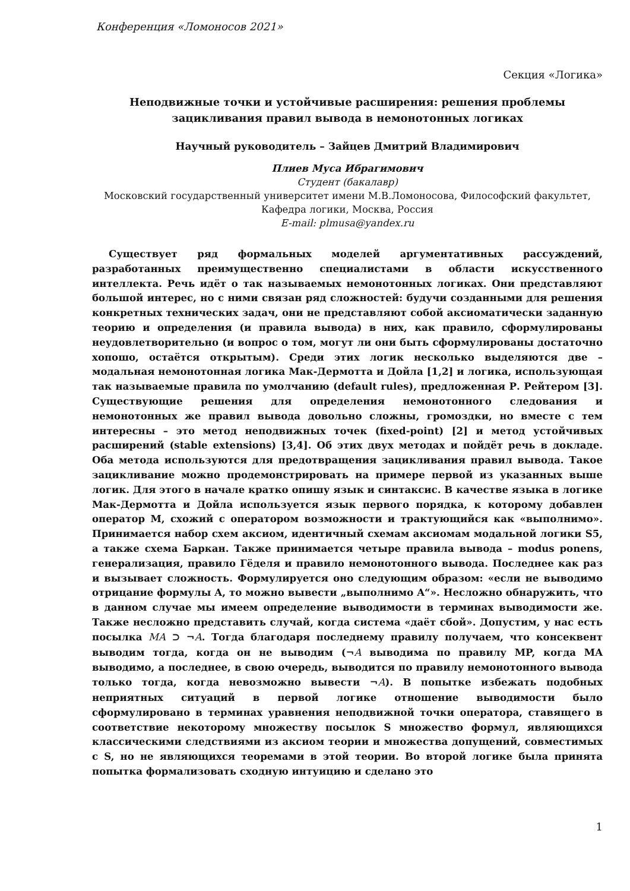Конференция «Ломоносов 2021»
Секция «Логика»
Неподвижные точки и устойчивые расширения: решения проблемы зацикливания правил вывода в немонотонных логиках
Научный руководитель – Зайцев Дмитрий Владимирович
Плиев Муса Ибрагимович
Студент (бакалавр)
Московский государственный университет имени М.В.Ломоносова, Философский факультет, Кафедра логики, Москва, Россия
E-mail: plmusa@yandex.ru
Существует ряд формальных моделей аргументативных рассуждений, разработанных преимущественно специалистами в области искусственного интеллекта. Речь идёт о так называемых немонотонных логиках. Они представляют большой интерес, но с ними связан ряд сложностей: будучи созданными для решения конкретных технических задач, они не представляют собой аксиоматически заданную теорию и определения (и правила вывода) в них, как правило, сформулированы неудовлетворительно (и вопрос о том, могут ли они быть сформулированы достаточно хопошо, остаётся открытым). Среди этих логик несколько выделяются две – модальная немонотонная логика Мак-Дермотта и Дойла [1,2] и логика, использующая так называемые правила по умолчанию (default rules), предложенная Р. Рейтером [3]. Существующие решения для определения немонотонного следования и немонотонных же правил вывода довольно сложны, громоздки, но вместе с тем интересны – это метод неподвижных точек (fixed-point) [2] и метод устойчивых расширений (stable extensions) [3,4]. Об этих двух методах и пойдёт речь в докладе. Оба метода используются для предотвращения зацикливания правил вывода. Такое зацикливание можно продемонстрировать на примере первой из указанных выше логик. Для этого в начале кратко опишу язык и синтаксис. В качестве языка в логике Мак-Дермотта и Дойла используется язык первого порядка, к которому добавлен оператор M, схожий с оператором возможности и трактующийся как «выполнимо». Принимается набор схем аксиом, идентичный схемам аксиомам модальной логики S5, а также схема Баркан. Также принимается четыре правила вывода – modus ponens, генерализация, правило Гёделя и правило немонотонного вывода. Последнее как раз и вызывает сложность. Формулируется оно следующим образом: «если не выводимо отрицание формулы A, то можно вывести „выполнимо A“». Несложно обнаружить, что в данном случае мы имеем определение выводимости в терминах выводимости же. Также несложно представить случай, когда система «даёт сбой». Допустим, у нас есть посылка MA ⊃ ¬A. Тогда благодаря последнему правилу получаем, что консеквент выводим тогда, когда он не выводим (¬A выводима по правилу MP, когда MA выводимо, а последнее, в свою очередь, выводится по правилу немонотонного вывода только тогда, когда невозможно вывести ¬A). В попытке избежать подобных неприятных ситуаций в первой логике отношение выводимости было сформулировано в терминах уравнения неподвижной точки оператора, ставящего в соответствие некоторому множеству посылок S множество формул, являющихся классическими следствиями из аксиом теории и множества допущений, совместимых с S, но не являющихся теоремами в этой теории. Во второй логике была принята попытка формализовать сходную интуицию и сделано это
1